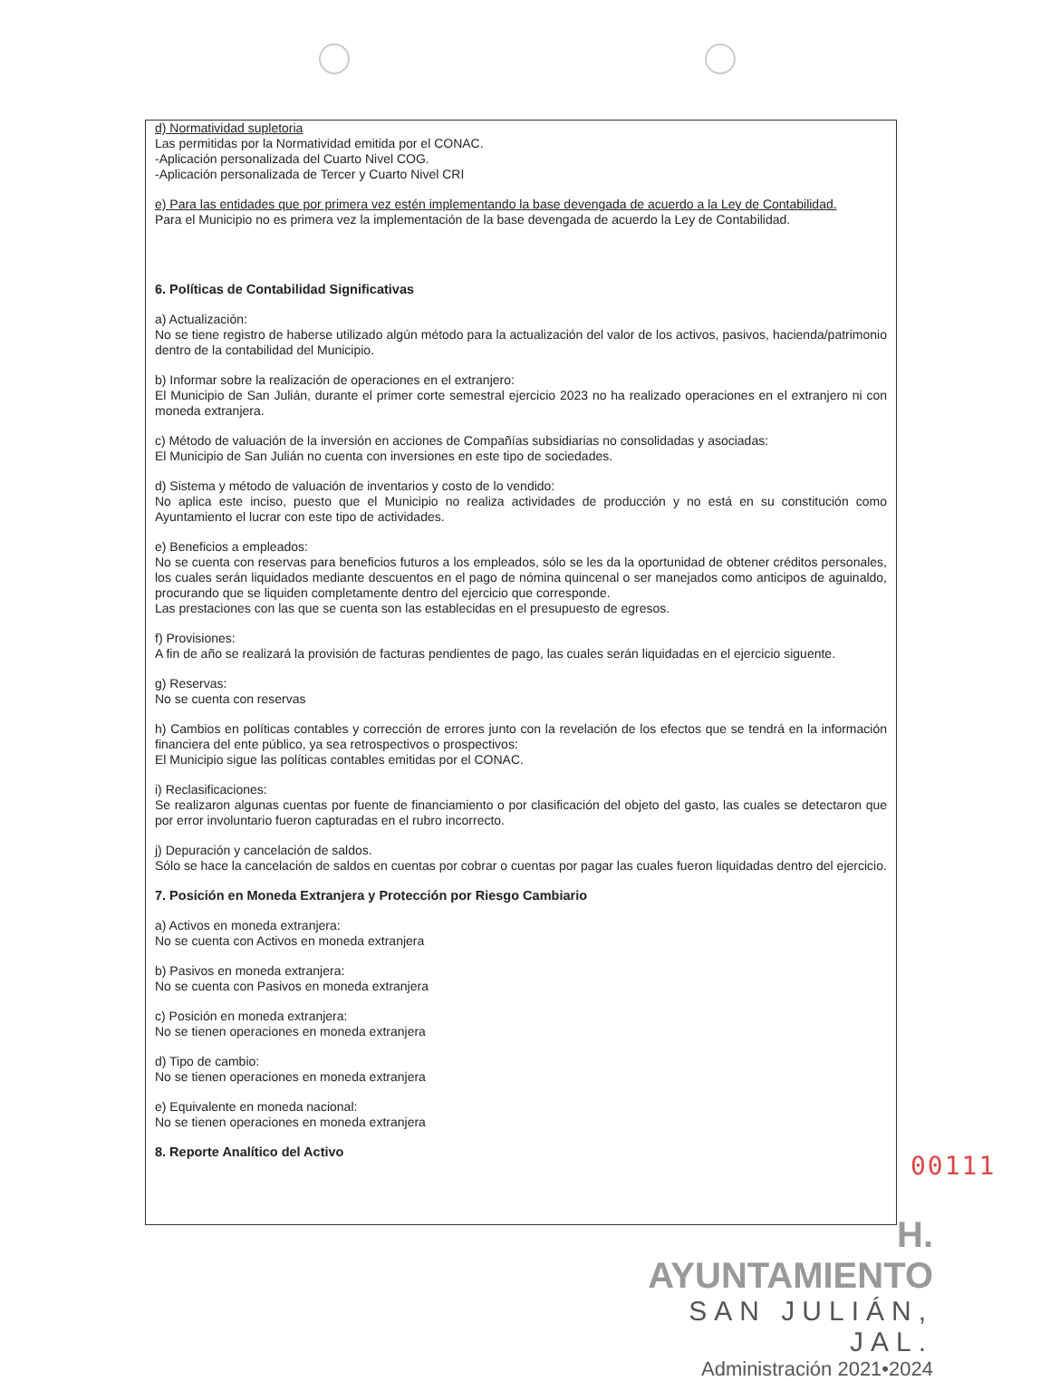d) Normatividad supletoria
Las permitidas por la Normatividad emitida por el CONAC.
-Aplicación personalizada del Cuarto Nivel COG.
-Aplicación personalizada de Tercer y Cuarto Nivel CRI
e) Para las entidades que por primera vez estén implementando la base devengada de acuerdo a la Ley de Contabilidad.
Para el Municipio no es primera vez la implementación de la base devengada de acuerdo la Ley de Contabilidad.
6. Políticas de Contabilidad Significativas
a) Actualización:
No se tiene registro de haberse utilizado algún método para la actualización del valor de los activos, pasivos, hacienda/patrimonio dentro de la contabilidad del Municipio.
b) Informar sobre la realización de operaciones en el extranjero:
El Municipio de San Julián, durante el primer corte semestral ejercicio 2023 no ha realizado operaciones en el extranjero ni con moneda extranjera.
c) Método de valuación de la inversión en acciones de Compañías subsidiarias no consolidadas y asociadas:
El Municipio de San Julián no cuenta con inversiones en este tipo de sociedades.
d) Sistema y método de valuación de inventarios y costo de lo vendido:
No aplica este inciso, puesto que el Municipio no realiza actividades de producción y no está en su constitución como Ayuntamiento el lucrar con este tipo de actividades.
e) Beneficios a empleados:
No se cuenta con reservas para beneficios futuros a los empleados, sólo se les da la oportunidad de obtener créditos personales, los cuales serán liquidados mediante descuentos en el pago de nómina quincenal o ser manejados como anticipos de aguinaldo, procurando que se liquiden completamente dentro del ejercicio que corresponde.
Las prestaciones con las que se cuenta son las establecidas en el presupuesto de egresos.
f) Provisiones:
A fin de año se realizará la provisión de facturas pendientes de pago, las cuales serán liquidadas en el ejercicio siguente.
g) Reservas:
No se cuenta con reservas
h) Cambios en políticas contables y corrección de errores junto con la revelación de los efectos que se tendrá en la información financiera del ente público, ya sea retrospectivos o prospectivos:
El Municipio sigue las políticas contables emitidas por el CONAC.
i) Reclasificaciones:
Se realizaron algunas cuentas por fuente de financiamiento o por clasificación del objeto del gasto, las cuales se detectaron que por error involuntario fueron capturadas en el rubro incorrecto.
j) Depuración y cancelación de saldos.
Sólo se hace la cancelación de saldos en cuentas por cobrar o cuentas por pagar las cuales fueron liquidadas dentro del ejercicio.
7. Posición en Moneda Extranjera y Protección por Riesgo Cambiario
a) Activos en moneda extranjera:
No se cuenta con Activos en moneda extranjera
b) Pasivos en moneda extranjera:
No se cuenta con Pasivos en moneda extranjera
c) Posición en moneda extranjera:
No se tienen operaciones en moneda extranjera
d) Tipo de cambio:
No se tienen operaciones en moneda extranjera
e) Equivalente en moneda nacional:
No se tienen operaciones en moneda extranjera
8. Reporte Analítico del Activo
00111
H. AYUNTAMIENTO
SAN JULIÁN, JAL.
Administración 2021•2024